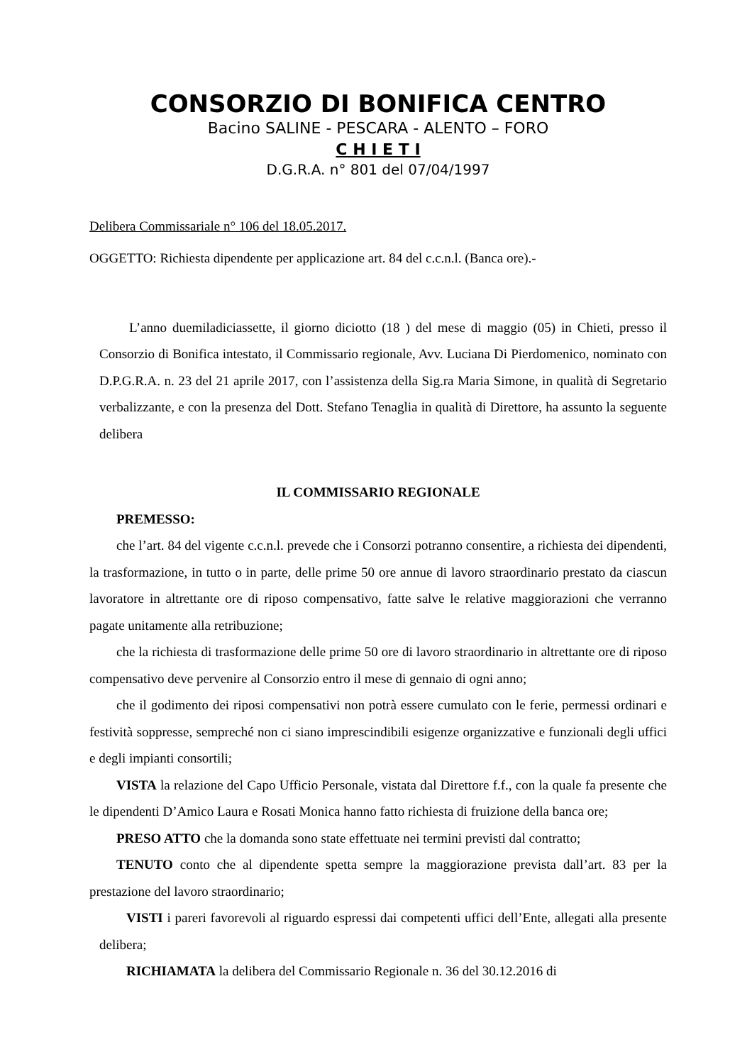CONSORZIO DI BONIFICA CENTRO
Bacino SALINE - PESCARA - ALENTO – FORO
C H I E T I
D.G.R.A. n° 801 del 07/04/1997
Delibera Commissariale n° 106 del 18.05.2017.
OGGETTO: Richiesta dipendente per applicazione art. 84 del c.c.n.l. (Banca ore).-
L’anno duemiladiciassette, il giorno diciotto (18 ) del mese di maggio (05) in Chieti, presso il Consorzio di Bonifica intestato, il Commissario regionale, Avv. Luciana Di Pierdomenico, nominato con D.P.G.R.A. n. 23 del 21 aprile 2017, con l’assistenza della Sig.ra Maria Simone, in qualità di Segretario verbalizzante, e con la presenza del Dott. Stefano Tenaglia in qualità di Direttore, ha assunto la seguente delibera
IL COMMISSARIO REGIONALE
PREMESSO:
che l’art. 84 del vigente c.c.n.l. prevede che i Consorzi potranno consentire, a richiesta dei dipendenti, la trasformazione, in tutto o in parte, delle prime 50 ore annue di lavoro straordinario prestato da ciascun lavoratore in altrettante ore di riposo compensativo, fatte salve le relative maggiorazioni che verranno pagate unitamente alla retribuzione;
che la richiesta di trasformazione delle prime 50 ore di lavoro straordinario in altrettante ore di riposo compensativo deve pervenire al Consorzio entro il mese di gennaio di ogni anno;
che il godimento dei riposi compensativi non potrà essere cumulato con le ferie, permessi ordinari e festività soppresse, sempreché non ci siano imprescindibili esigenze organizzative e funzionali degli uffici e degli impianti consortili;
VISTA la relazione del Capo Ufficio Personale, vistata dal Direttore f.f., con la quale fa presente che le dipendenti D’Amico Laura e Rosati Monica hanno fatto richiesta di fruizione della banca ore;
PRESO ATTO che la domanda sono state effettuate nei termini previsti dal contratto;
TENUTO conto che al dipendente spetta sempre la maggiorazione prevista dall’art. 83 per la prestazione del lavoro straordinario;
VISTI i pareri favorevoli al riguardo espressi dai competenti uffici dell’Ente, allegati alla presente delibera;
RICHIAMATA la delibera del Commissario Regionale n. 36 del 30.12.2016 di